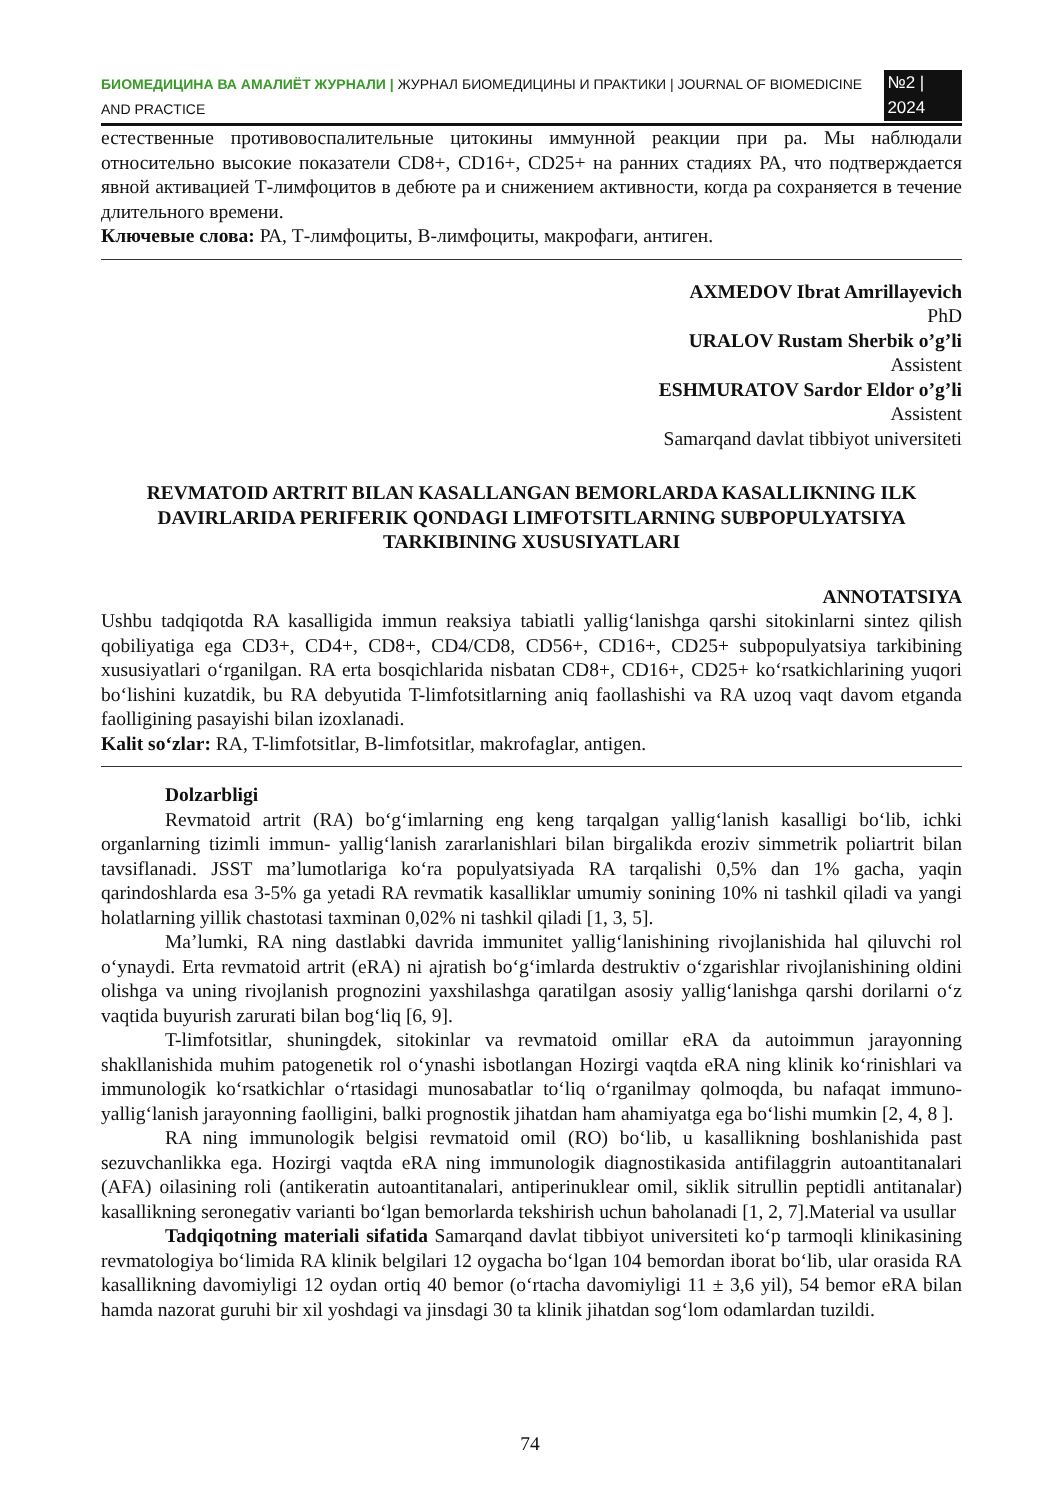БИОМЕДИЦИНА ВА АМАЛИЁТ ЖУРНАЛИ | ЖУРНАЛ БИОМЕДИЦИНЫ И ПРАКТИКИ | JOURNAL OF BIOMEDICINE AND PRACTICE №2 | 2024
естественные противовоспалительные цитокины иммунной реакции при ра. Мы наблюдали относительно высокие показатели CD8+, CD16+, CD25+ на ранних стадиях РА, что подтверждается явной активацией Т-лимфоцитов в дебюте ра и снижением активности, когда ра сохраняется в течение длительного времени.
Ключевые слова: РА, Т-лимфоциты, В-лимфоциты, макрофаги, антиген.
AXMEDOV Ibrat Amrillayevich
PhD
URALOV Rustam Sherbik o’g’li
Assistent
ESHMURATOV Sardor Eldor o’g’li
Assistent
Samarqand davlat tibbiyot universiteti
REVMATOID ARTRIT BILAN KASALLANGAN BEMORLARDA KASALLIKNING ILK DAVIRLARIDA PERIFERIK QONDAGI LIMFOTSITLARNING SUBPOPULYATSIYA TARKIBINING XUSUSIYATLARI
ANNOTATSIYA
Ushbu tadqiqotda RA kasalligida immun reaksiya tabiatli yallig‘lanishga qarshi sitokinlarni sintez qilish qobiliyatiga ega CD3+, CD4+, CD8+, CD4/CD8, CD56+, CD16+, CD25+ subpopulyatsiya tarkibining xususiyatlari o‘rganilgan. RA erta bosqichlarida nisbatan CD8+, CD16+, CD25+ ko‘rsatkichlarining yuqori bo‘lishini kuzatdik, bu RA debyutida T-limfotsitlarning aniq faollashishi va RA uzoq vaqt davom etganda faolligining pasayishi bilan izoxlanadi.
Kalit so‘zlar: RA, T-limfotsitlar, B-limfotsitlar, makrofaglar, antigen.
Dolzarbligi
Revmatoid artrit (RA) bo‘g‘imlarning eng keng tarqalgan yallig‘lanish kasalligi bo‘lib, ichki organlarning tizimli immun- yallig‘lanish zararlanishlari bilan birgalikda eroziv simmetrik poliartrit bilan tavsiflanadi. JSST ma’lumotlariga ko‘ra populyatsiyada RA tarqalishi 0,5% dan 1% gacha, yaqin qarindoshlarda esa 3-5% ga yetadi RA revmatik kasalliklar umumiy sonining 10% ni tashkil qiladi va yangi holatlarning yillik chastotasi taxminan 0,02% ni tashkil qiladi [1, 3, 5].
Ma’lumki, RA ning dastlabki davrida immunitet yallig‘lanishining rivojlanishida hal qiluvchi rol o‘ynaydi. Erta revmatoid artrit (eRA) ni ajratish bo‘g‘imlarda destruktiv o‘zgarishlar rivojlanishining oldini olishga va uning rivojlanish prognozini yaxshilashga qaratilgan asosiy yallig‘lanishga qarshi dorilarni o‘z vaqtida buyurish zarurati bilan bog‘liq [6, 9].
T-limfotsitlar, shuningdek, sitokinlar va revmatoid omillar eRA da autoimmun jarayonning shakllanishida muhim patogenetik rol o‘ynashi isbotlangan Hozirgi vaqtda eRA ning klinik ko‘rinishlari va immunologik ko‘rsatkichlar o‘rtasidagi munosabatlar to‘liq o‘rganilmay qolmoqda, bu nafaqat immuno-yallig‘lanish jarayonning faolligini, balki prognostik jihatdan ham ahamiyatga ega bo‘lishi mumkin [2, 4, 8 ].
RA ning immunologik belgisi revmatoid omil (RO) bo‘lib, u kasallikning boshlanishida past sezuvchanlikka ega. Hozirgi vaqtda eRA ning immunologik diagnostikasida antifilaggrin autoantitanalari (AFA) oilasining roli (antikeratin autoantitanalari, antiperinuklear omil, siklik sitrullin peptidli antitanalar) kasallikning seronegativ varianti bo‘lgan bemorlarda tekshirish uchun baholanadi [1, 2, 7].Material va usullar
Tadqiqotning materiali sifatida Samarqand davlat tibbiyot universiteti ko‘p tarmoqli klinikasining revmatologiya bo‘limida RA klinik belgilari 12 oygacha bo‘lgan 104 bemordan iborat bo‘lib, ular orasida RA kasallikning davomiyligi 12 oydan ortiq 40 bemor (o‘rtacha davomiyligi 11 ± 3,6 yil), 54 bemor eRA bilan hamda nazorat guruhi bir xil yoshdagi va jinsdagi 30 ta klinik jihatdan sog‘lom odamlardan tuzildi.
74